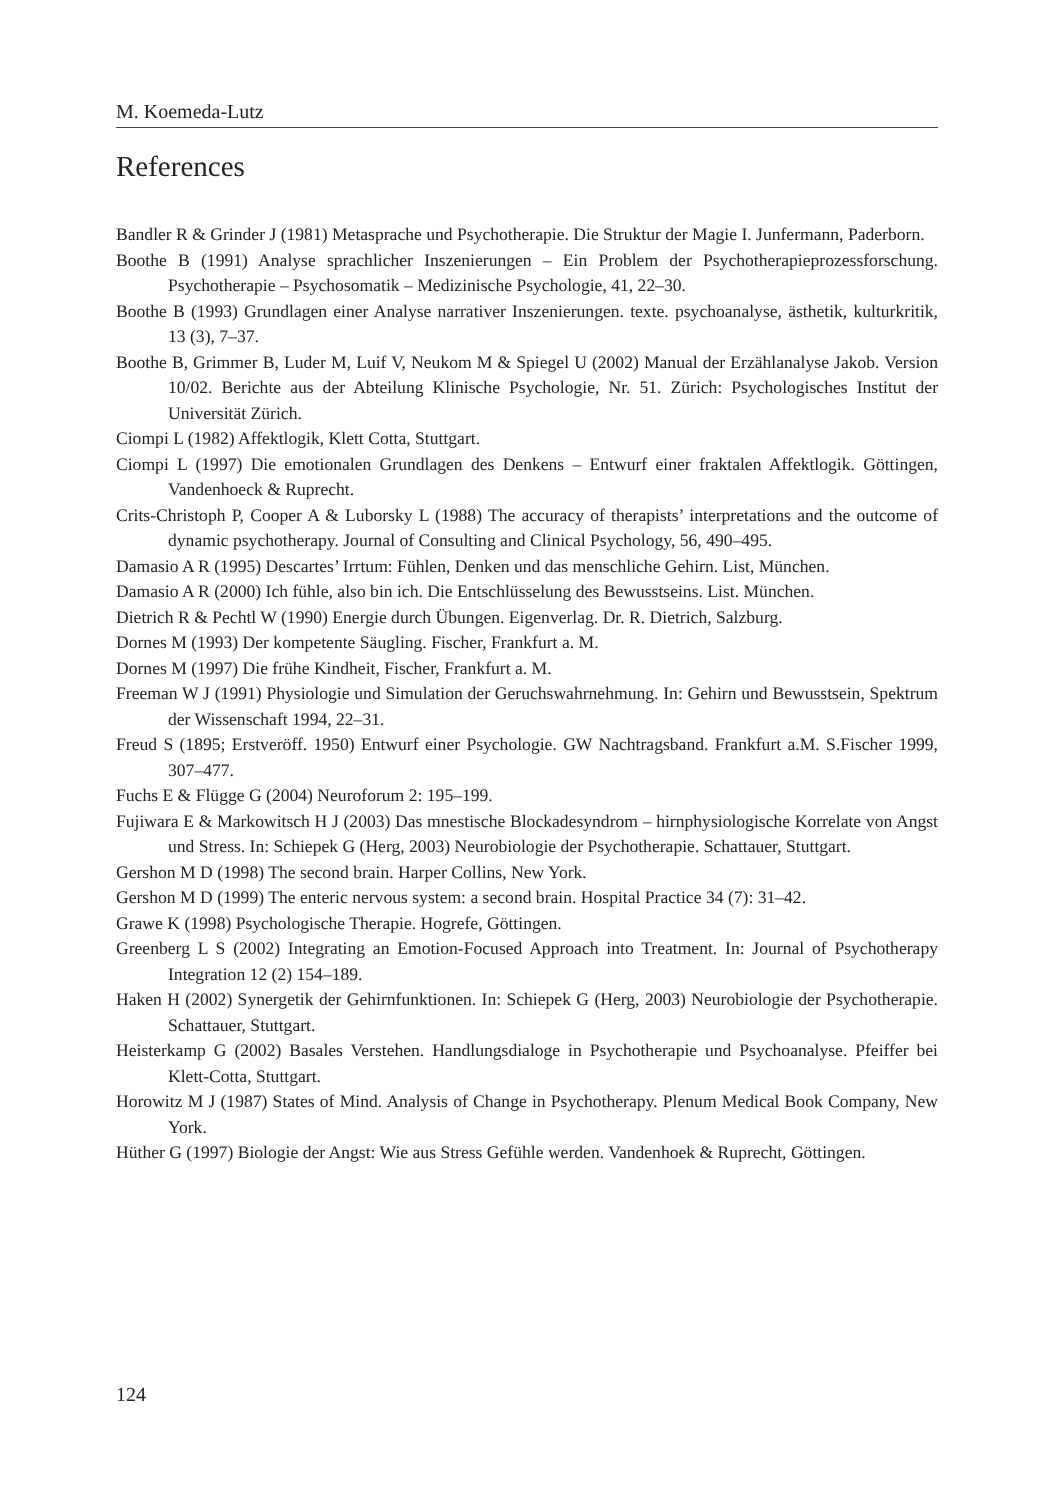M. Koemeda-Lutz
References
Bandler R & Grinder J (1981) Metasprache und Psychotherapie. Die Struktur der Magie I. Junfermann, Paderborn.
Boothe B (1991) Analyse sprachlicher Inszenierungen – Ein Problem der Psychotherapieprozessforschung. Psychotherapie – Psychosomatik – Medizinische Psychologie, 41, 22–30.
Boothe B (1993) Grundlagen einer Analyse narrativer Inszenierungen. texte. psychoanalyse, ästhetik, kulturkritik, 13 (3), 7–37.
Boothe B, Grimmer B, Luder M, Luif V, Neukom M & Spiegel U (2002) Manual der Erzählanalyse Jakob. Version 10/02. Berichte aus der Abteilung Klinische Psychologie, Nr. 51. Zürich: Psychologisches Institut der Universität Zürich.
Ciompi L (1982) Affektlogik, Klett Cotta, Stuttgart.
Ciompi L (1997) Die emotionalen Grundlagen des Denkens – Entwurf einer fraktalen Affektlogik. Göttingen, Vandenhoeck & Ruprecht.
Crits-Christoph P, Cooper A & Luborsky L (1988) The accuracy of therapists’ interpretations and the outcome of dynamic psychotherapy. Journal of Consulting and Clinical Psychology, 56, 490–495.
Damasio A R (1995) Descartes’ Irrtum: Fühlen, Denken und das menschliche Gehirn. List, München.
Damasio A R (2000) Ich fühle, also bin ich. Die Entschlüsselung des Bewusstseins. List. München.
Dietrich R & Pechtl W (1990) Energie durch Übungen. Eigenverlag. Dr. R. Dietrich, Salzburg.
Dornes M (1993) Der kompetente Säugling. Fischer, Frankfurt a. M.
Dornes M (1997) Die frühe Kindheit, Fischer, Frankfurt a. M.
Freeman W J (1991) Physiologie und Simulation der Geruchswahrnehmung. In: Gehirn und Bewusstsein, Spektrum der Wissenschaft 1994, 22–31.
Freud S (1895; Erstveröff. 1950) Entwurf einer Psychologie. GW Nachtragsband. Frankfurt a.M. S.Fischer 1999, 307–477.
Fuchs E & Flügge G (2004) Neuroforum 2: 195–199.
Fujiwara E & Markowitsch H J (2003) Das mnestische Blockadesyndrom – hirnphysiologische Korrelate von Angst und Stress. In: Schiepek G (Herg, 2003) Neurobiologie der Psychotherapie. Schattauer, Stuttgart.
Gershon M D (1998) The second brain. Harper Collins, New York.
Gershon M D (1999) The enteric nervous system: a second brain. Hospital Practice 34 (7): 31–42.
Grawe K (1998) Psychologische Therapie. Hogrefe, Göttingen.
Greenberg L S (2002) Integrating an Emotion-Focused Approach into Treatment. In: Journal of Psychotherapy Integration 12 (2) 154–189.
Haken H (2002) Synergetik der Gehirnfunktionen. In: Schiepek G (Herg, 2003) Neurobiologie der Psychotherapie. Schattauer, Stuttgart.
Heisterkamp G (2002) Basales Verstehen. Handlungsdialoge in Psychotherapie und Psychoanalyse. Pfeiffer bei Klett-Cotta, Stuttgart.
Horowitz M J (1987) States of Mind. Analysis of Change in Psychotherapy. Plenum Medical Book Company, New York.
Hüther G (1997) Biologie der Angst: Wie aus Stress Gefühle werden. Vandenhoek & Ruprecht, Göttingen.
124